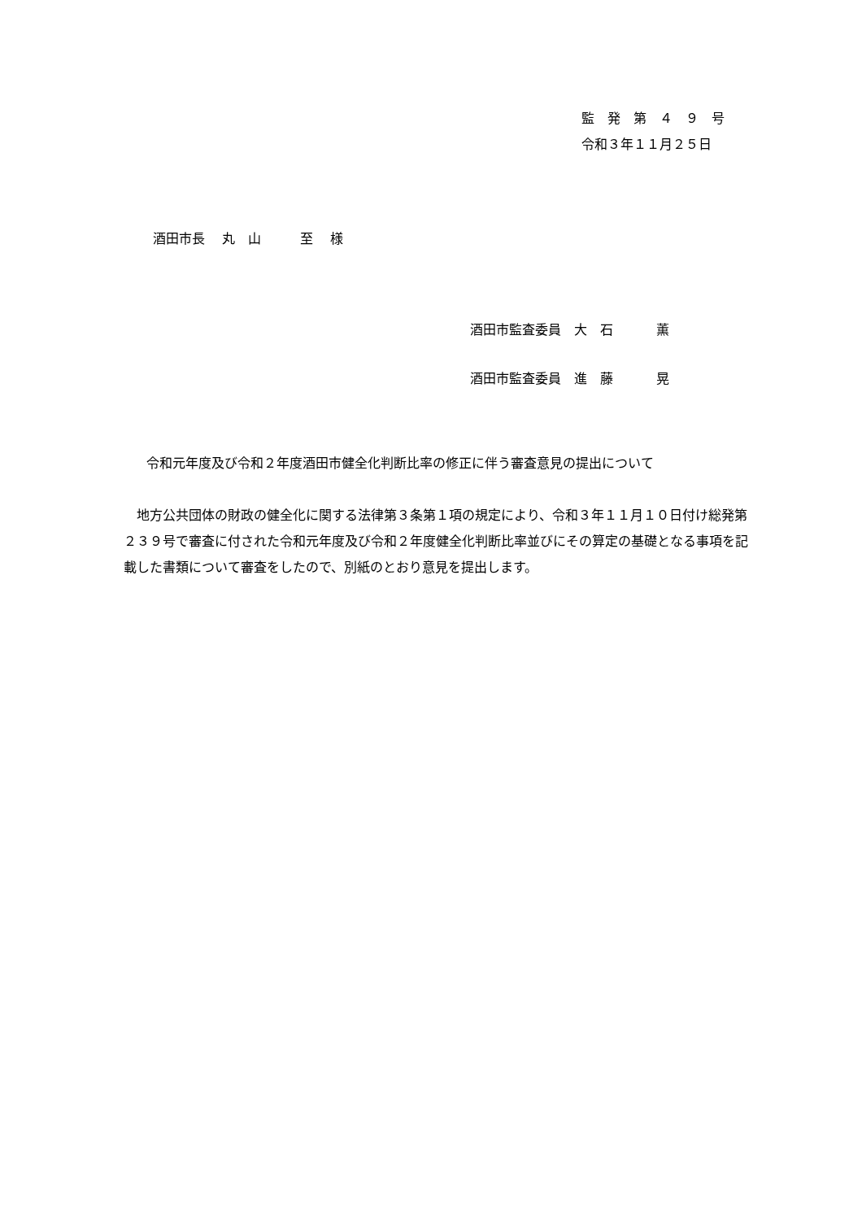監　発　第　４　９　号
令和３年１１月２５日
酒田市長　 丸　山　　　至　 様
酒田市監査委員　大　石　　　 薫
酒田市監査委員　進　藤　　　 晃
令和元年度及び令和２年度酒田市健全化判断比率の修正に伴う審査意見の提出について
　地方公共団体の財政の健全化に関する法律第３条第１項の規定により、令和３年１１月１０日付け総発第２３９号で審査に付された令和元年度及び令和２年度健全化判断比率並びにその算定の基礎となる事項を記載した書類について審査をしたので、別紙のとおり意見を提出します。